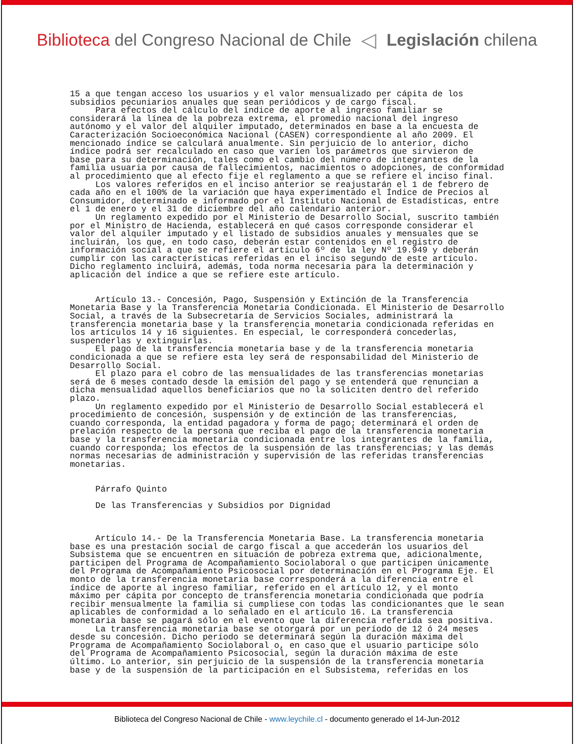Biblioteca del Congreso Nacional de Chile ◁ Legislación chilena
15 a que tengan acceso los usuarios y el valor mensualizado per cápita de los subsidios pecuniarios anuales que sean periódicos y de cargo fiscal. Para efectos del cálculo del índice de aporte al ingreso familiar se considerará la línea de la pobreza extrema, el promedio nacional del ingreso autónomo y el valor del alquiler imputado, determinados en base a la encuesta de Caracterización Socioeconómica Nacional (CASEN) correspondiente al año 2009. El mencionado índice se calculará anualmente. Sin perjuicio de lo anterior, dicho índice podrá ser recalculado en caso que varíen los parámetros que sirvieron de base para su determinación, tales como el cambio del número de integrantes de la familia usuaria por causa de fallecimientos, nacimientos o adopciones, de conformidad al procedimiento que al efecto fije el reglamento a que se refiere el inciso final. Los valores referidos en el inciso anterior se reajustarán el 1 de febrero de cada año en el 100% de la variación que haya experimentado el Índice de Precios al Consumidor, determinado e informado por el Instituto Nacional de Estadísticas, entre el 1 de enero y el 31 de diciembre del año calendario anterior. Un reglamento expedido por el Ministerio de Desarrollo Social, suscrito también por el Ministro de Hacienda, establecerá en qué casos corresponde considerar el valor del alquiler imputado y el listado de subsidios anuales y mensuales que se incluirán, los que, en todo caso, deberán estar contenidos en el registro de información social a que se refiere el artículo 6º de la ley Nº 19.949 y deberán cumplir con las características referidas en el inciso segundo de este artículo. Dicho reglamento incluirá, además, toda norma necesaria para la determinación y aplicación del índice a que se refiere este artículo. Artículo 13.- Concesión, Pago, Suspensión y Extinción de la Transferencia Monetaria Base y la Transferencia Monetaria Condicionada. El Ministerio de Desarrollo Social, a través de la Subsecretaría de Servicios Sociales, administrará la transferencia monetaria base y la transferencia monetaria condicionada referidas en los artículos 14 y 16 siguientes. En especial, le corresponderá concederlas, suspenderlas y extinguirlas. El pago de la transferencia monetaria base y de la transferencia monetaria condicionada a que se refiere esta ley será de responsabilidad del Ministerio de Desarrollo Social. El plazo para el cobro de las mensualidades de las transferencias monetarias será de 6 meses contado desde la emisión del pago y se entenderá que renuncian a dicha mensualidad aquellos beneficiarios que no la soliciten dentro del referido plazo. Un reglamento expedido por el Ministerio de Desarrollo Social establecerá el procedimiento de concesión, suspensión y de extinción de las transferencias, cuando corresponda, la entidad pagadora y forma de pago; determinará el orden de prelación respecto de la persona que reciba el pago de la transferencia monetaria base y la transferencia monetaria condicionada entre los integrantes de la familia, cuando corresponda; los efectos de la suspensión de las transferencias; y las demás normas necesarias de administración y supervisión de las referidas transferencias monetarias. Párrafo Quinto De las Transferencias y Subsidios por Dignidad Artículo 14.- De la Transferencia Monetaria Base. La transferencia monetaria base es una prestación social de cargo fiscal a que accederán los usuarios del Subsistema que se encuentren en situación de pobreza extrema que, adicionalmente, participen del Programa de Acompañamiento Sociolaboral o que participen únicamente del Programa de Acompañamiento Psicosocial por determinación en el Programa Eje. El monto de la transferencia monetaria base corresponderá a la diferencia entre el índice de aporte al ingreso familiar, referido en el artículo 12, y el monto máximo per cápita por concepto de transferencia monetaria condicionada que podría recibir mensualmente la familia si cumpliese con todas las condicionantes que le sean aplicables de conformidad a lo señalado en el artículo 16. La transferencia monetaria base se pagará sólo en el evento que la diferencia referida sea positiva. La transferencia monetaria base se otorgará por un período de 12 ó 24 meses desde su concesión. Dicho período se determinará según la duración máxima del Programa de Acompañamiento Sociolaboral o, en caso que el usuario participe sólo del Programa de Acompañamiento Psicosocial, según la duración máxima de este último. Lo anterior, sin perjuicio de la suspensión de la transferencia monetaria base y de la suspensión de la participación en el Subsistema, referidas en los
Biblioteca del Congreso Nacional de Chile - www.leychile.cl - documento generado el 14-Jun-2012